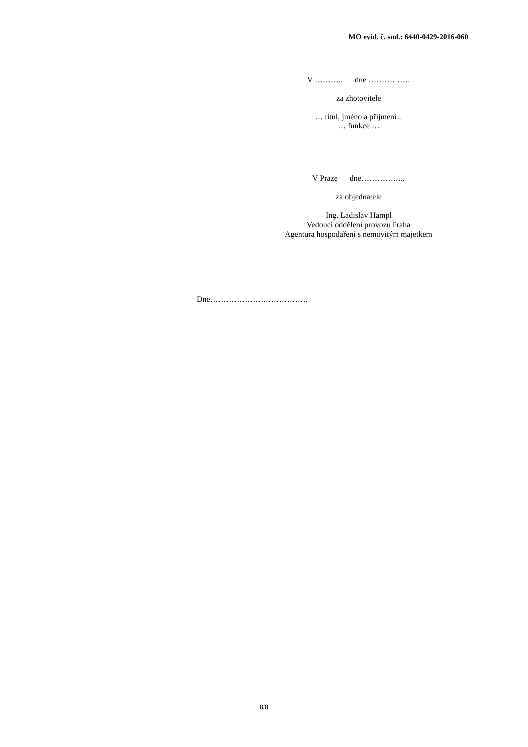MO evid. č. sml.: 6440-0429-2016-060
V ……….. dne …………….
za zhotovitele
… titul, jméno a příjmení ..
… funkce …
V Praze dne……………..
za objednatele
Ing. Ladislav Hampl
Vedoucí oddělení provozu Praha
Agentura hospodaření s nemovitým majetkem
Dne……………………………….
8/8